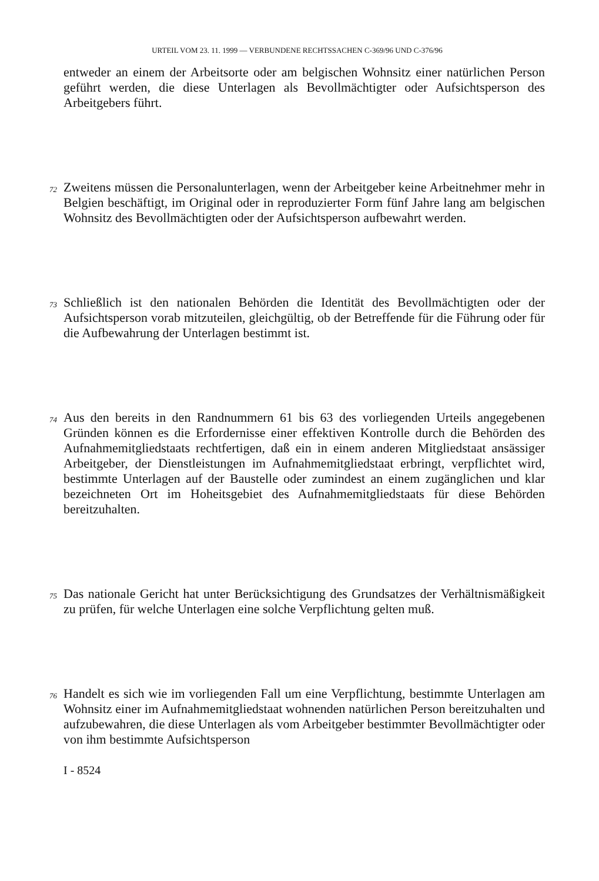URTEIL VOM 23. 11. 1999 — VERBUNDENE RECHTSSACHEN C-369/96 UND C-376/96
entweder an einem der Arbeitsorte oder am belgischen Wohnsitz einer natürlichen Person geführt werden, die diese Unterlagen als Bevollmächtigter oder Aufsichtsperson des Arbeitgebers führt.
72
Zweitens müssen die Personalunterlagen, wenn der Arbeitgeber keine Arbeitnehmer mehr in Belgien beschäftigt, im Original oder in reproduzierter Form fünf Jahre lang am belgischen Wohnsitz des Bevollmächtigten oder der Aufsichtsperson aufbewahrt werden.
73
Schließlich ist den nationalen Behörden die Identität des Bevollmächtigten oder der Aufsichtsperson vorab mitzuteilen, gleichgültig, ob der Betreffende für die Führung oder für die Aufbewahrung der Unterlagen bestimmt ist.
74
Aus den bereits in den Randnummern 61 bis 63 des vorliegenden Urteils angegebenen Gründen können es die Erfordernisse einer effektiven Kontrolle durch die Behörden des Aufnahmemitgliedstaats rechtfertigen, daß ein in einem anderen Mitgliedstaat ansässiger Arbeitgeber, der Dienstleistungen im Aufnahmemitgliedstaat erbringt, verpflichtet wird, bestimmte Unterlagen auf der Baustelle oder zumindest an einem zugänglichen und klar bezeichneten Ort im Hoheitsgebiet des Aufnahmemitgliedstaats für diese Behörden bereitzuhalten.
75
Das nationale Gericht hat unter Berücksichtigung des Grundsatzes der Verhältnismäßigkeit zu prüfen, für welche Unterlagen eine solche Verpflichtung gelten muß.
76
Handelt es sich wie im vorliegenden Fall um eine Verpflichtung, bestimmte Unterlagen am Wohnsitz einer im Aufnahmemitgliedstaat wohnenden natürlichen Person bereitzuhalten und aufzubewahren, die diese Unterlagen als vom Arbeitgeber bestimmter Bevollmächtigter oder von ihm bestimmte Aufsichtsperson
I - 8524